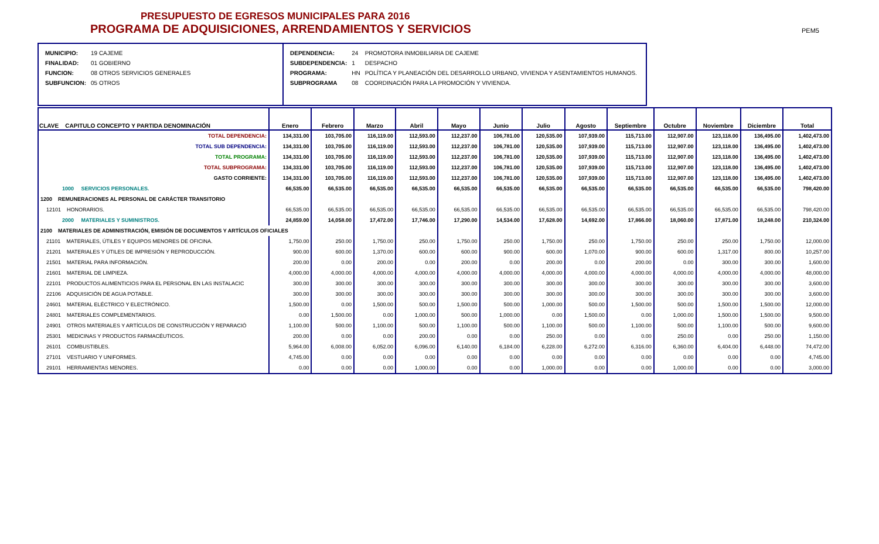PEM5
PRESUPUESTO DE EGRESOS MUNICIPALES PARA 2016
PROGRAMA DE ADQUISICIONES, ARRENDAMIENTOS Y SERVICIOS
| MUNICIPIO: | 19 CAJEME |
| FINALIDAD: | 01 GOBIERNO |
| FUNCION: | 08 OTROS SERVICIOS GENERALES |
| SUBFUNCION: | 05 OTROS |
| DEPENDENCIA: | 24 | PROMOTORA INMOBILIARIA DE CAJEME |
| SUBDEPENDENCIA: | 1 | DESPACHO |
| PROGRAMA: | HN | POLÍTICA Y PLANEACIÓN DEL DESARROLLO URBANO, VIVIENDA Y ASENTAMIENTOS HUMANOS. |
| SUBPROGRAMA | 08 | COORDINACIÓN PARA LA PROMOCIÓN Y VIVIENDA. |
| CLAVE CAPITULO CONCEPTO Y PARTIDA DENOMINACIÓN | Enero | Febrero | Marzo | Abril | Mayo | Junio | Julio | Agosto | Septiembre | Octubre | Noviembre | Diciembre | Total |
| --- | --- | --- | --- | --- | --- | --- | --- | --- | --- | --- | --- | --- | --- |
| TOTAL DEPENDENCIA: | 134,331.00 | 103,705.00 | 116,119.00 | 112,593.00 | 112,237.00 | 106,781.00 | 120,535.00 | 107,939.00 | 115,713.00 | 112,907.00 | 123,118.00 | 136,495.00 | 1,402,473.00 |
| TOTAL SUB DEPENDENCIA: | 134,331.00 | 103,705.00 | 116,119.00 | 112,593.00 | 112,237.00 | 106,781.00 | 120,535.00 | 107,939.00 | 115,713.00 | 112,907.00 | 123,118.00 | 136,495.00 | 1,402,473.00 |
| TOTAL PROGRAMA: | 134,331.00 | 103,705.00 | 116,119.00 | 112,593.00 | 112,237.00 | 106,781.00 | 120,535.00 | 107,939.00 | 115,713.00 | 112,907.00 | 123,118.00 | 136,495.00 | 1,402,473.00 |
| TOTAL SUBPROGRAMA: | 134,331.00 | 103,705.00 | 116,119.00 | 112,593.00 | 112,237.00 | 106,781.00 | 120,535.00 | 107,939.00 | 115,713.00 | 112,907.00 | 123,118.00 | 136,495.00 | 1,402,473.00 |
| GASTO CORRIENTE: | 134,331.00 | 103,705.00 | 116,119.00 | 112,593.00 | 112,237.00 | 106,781.00 | 120,535.00 | 107,939.00 | 115,713.00 | 112,907.00 | 123,118.00 | 136,495.00 | 1,402,473.00 |
| 1000 SERVICIOS PERSONALES. | 66,535.00 | 66,535.00 | 66,535.00 | 66,535.00 | 66,535.00 | 66,535.00 | 66,535.00 | 66,535.00 | 66,535.00 | 66,535.00 | 66,535.00 | 66,535.00 | 798,420.00 |
| 1200 REMUNERACIONES AL PERSONAL DE CARÁCTER TRANSITORIO | | | | | | | | | | | | | |
| 12101 HONORARIOS. | 66,535.00 | 66,535.00 | 66,535.00 | 66,535.00 | 66,535.00 | 66,535.00 | 66,535.00 | 66,535.00 | 66,535.00 | 66,535.00 | 66,535.00 | 66,535.00 | 798,420.00 |
| 2000 MATERIALES Y SUMINISTROS. | 24,859.00 | 14,058.00 | 17,472.00 | 17,746.00 | 17,290.00 | 14,534.00 | 17,628.00 | 14,692.00 | 17,866.00 | 18,060.00 | 17,871.00 | 18,248.00 | 210,324.00 |
| 2100 MATERIALES DE ADMINISTRACIÓN, EMISIÓN DE DOCUMENTOS Y ARTÍCULOS OFICIALES | | | | | | | | | | | | | |
| 21101 MATERIALES, ÚTILES Y EQUIPOS MENORES DE OFICINA. | 1,750.00 | 250.00 | 1,750.00 | 250.00 | 1,750.00 | 250.00 | 1,750.00 | 250.00 | 1,750.00 | 250.00 | 250.00 | 1,750.00 | 12,000.00 |
| 21201 MATERIALES Y ÚTILES DE IMPRESIÓN Y REPRODUCCIÓN. | 900.00 | 600.00 | 1,370.00 | 600.00 | 600.00 | 900.00 | 600.00 | 1,070.00 | 900.00 | 600.00 | 1,317.00 | 800.00 | 10,257.00 |
| 21501 MATERIAL PARA INFORMACIÓN. | 200.00 | 0.00 | 200.00 | 0.00 | 200.00 | 0.00 | 200.00 | 0.00 | 200.00 | 0.00 | 300.00 | 300.00 | 1,600.00 |
| 21601 MATERIAL DE LIMPIEZA. | 4,000.00 | 4,000.00 | 4,000.00 | 4,000.00 | 4,000.00 | 4,000.00 | 4,000.00 | 4,000.00 | 4,000.00 | 4,000.00 | 4,000.00 | 4,000.00 | 48,000.00 |
| 22101 PRODUCTOS ALIMENTICIOS PARA EL PERSONAL EN LAS INSTALACIC | 300.00 | 300.00 | 300.00 | 300.00 | 300.00 | 300.00 | 300.00 | 300.00 | 300.00 | 300.00 | 300.00 | 300.00 | 3,600.00 |
| 22106 ADQUISICIÓN DE AGUA POTABLE. | 300.00 | 300.00 | 300.00 | 300.00 | 300.00 | 300.00 | 300.00 | 300.00 | 300.00 | 300.00 | 300.00 | 300.00 | 3,600.00 |
| 24601 MATERIAL ELÉCTRICO Y ELECTRÓNICO. | 1,500.00 | 0.00 | 1,500.00 | 500.00 | 1,500.00 | 500.00 | 1,000.00 | 500.00 | 1,500.00 | 500.00 | 1,500.00 | 1,500.00 | 12,000.00 |
| 24801 MATERIALES COMPLEMENTARIOS. | 0.00 | 1,500.00 | 0.00 | 1,000.00 | 500.00 | 1,000.00 | 0.00 | 1,500.00 | 0.00 | 1,000.00 | 1,500.00 | 1,500.00 | 9,500.00 |
| 24901 OTROS MATERIALES Y ARTÍCULOS DE CONSTRUCCIÓN Y REPARACIÓ | 1,100.00 | 500.00 | 1,100.00 | 500.00 | 1,100.00 | 500.00 | 1,100.00 | 500.00 | 1,100.00 | 500.00 | 1,100.00 | 500.00 | 9,600.00 |
| 25301 MEDICINAS Y PRODUCTOS FARMACÉUTICOS. | 200.00 | 0.00 | 0.00 | 200.00 | 0.00 | 0.00 | 250.00 | 0.00 | 0.00 | 250.00 | 0.00 | 250.00 | 1,150.00 |
| 26101 COMBUSTIBLES. | 5,964.00 | 6,008.00 | 6,052.00 | 6,096.00 | 6,140.00 | 6,184.00 | 6,228.00 | 6,272.00 | 6,316.00 | 6,360.00 | 6,404.00 | 6,448.00 | 74,472.00 |
| 27101 VESTUARIO Y UNIFORMES. | 4,745.00 | 0.00 | 0.00 | 0.00 | 0.00 | 0.00 | 0.00 | 0.00 | 0.00 | 0.00 | 0.00 | 0.00 | 4,745.00 |
| 29101 HERRAMIENTAS MENORES. | 0.00 | 0.00 | 0.00 | 1,000.00 | 0.00 | 0.00 | 1,000.00 | 0.00 | 0.00 | 1,000.00 | 0.00 | 0.00 | 3,000.00 |